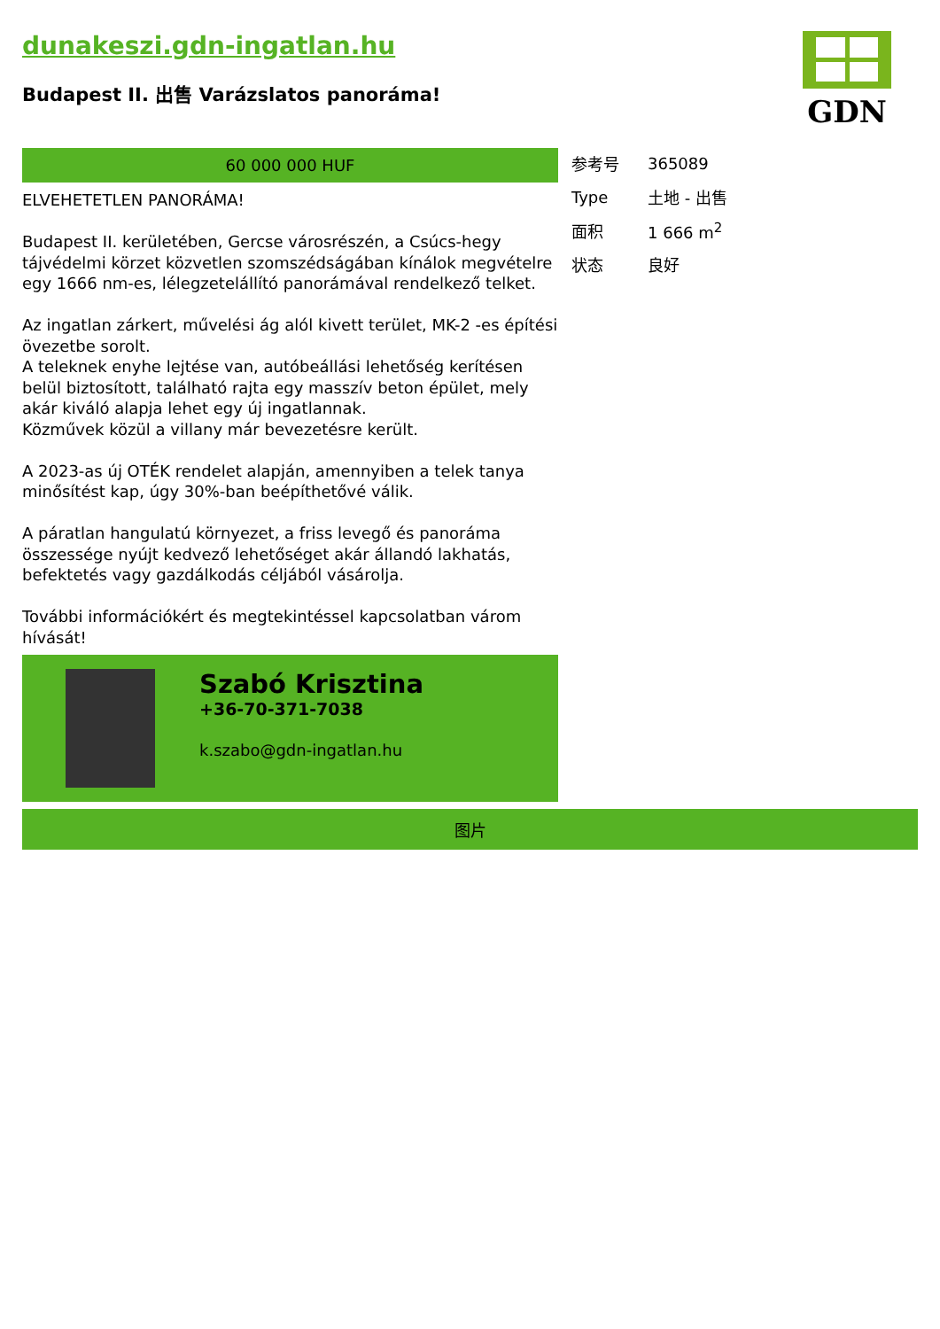dunakeszi.gdn-ingatlan.hu
Budapest II. 出售 Varázslatos panoráma!
GDN
60 000 000 HUF
ELVEHETETLEN PANORÁMA!
Budapest II. kerületében, Gercse városrészén, a Csúcs-hegy tájvédelmi körzet közvetlen szomszédságában kínálok megvételre egy 1666 nm-es, lélegzetelállító panorámával rendelkező telket.
Az ingatlan zárkert, művelési ág alól kivett terület, MK-2 -es építési övezetbe sorolt.
A teleknek enyhe lejtése van, autóbeállási lehetőség kerítésen belül biztosított, található rajta egy masszív beton épület, mely akár kiváló alapja lehet egy új ingatlannak.
Közművek közül a villany már bevezetésre került.
A 2023-as új OTÉK rendelet alapján, amennyiben a telek tanya minősítést kap, úgy 30%-ban beépíthetővé válik.
A páratlan hangulatú környezet, a friss levegő és panoráma összessége nyújt kedvező lehetőséget akár állandó lakhatás, befektetés vagy gazdálkodás céljából vásárolja.
További információkért és megtekintéssel kapcsolatban várom hívását!
Szabó Krisztina
+36-70-371-7038
k.szabo@gdn-ingatlan.hu
| 参考号 | 365089 |
| Type | 土地 - 出售 |
| 面积 | 1 666 m<sup>2</sup> |
| 状态 | 良好 |
图片